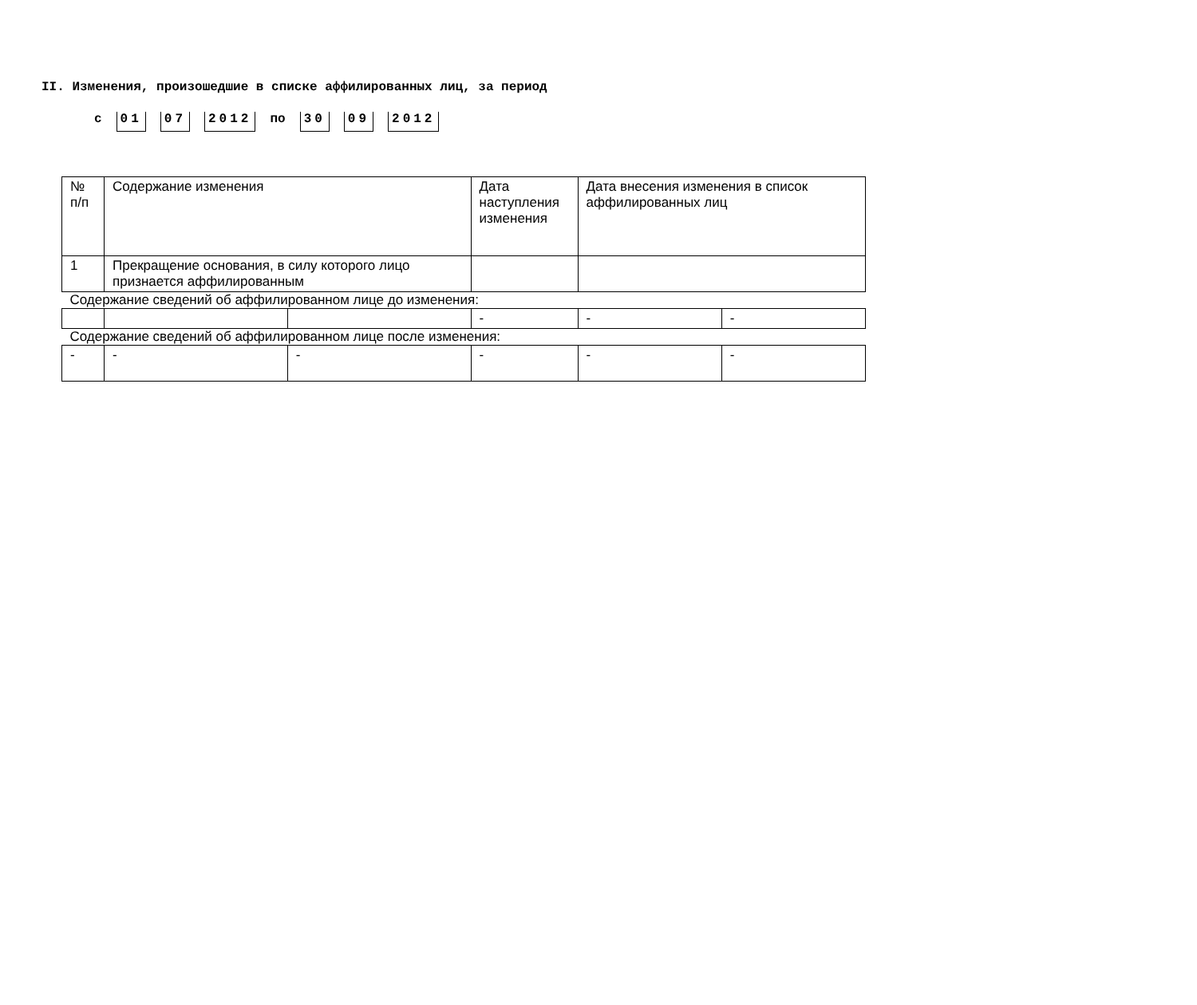II. Изменения, произошедшие в списке аффилированных лиц, за период
с 01 07 2012 по 30 09 2012
| № п/п | Содержание изменения | | | Дата наступления изменения | Дата внесения изменения в список аффилированных лиц | |
| 1 | Прекращение основания, в силу которого лицо признается аффилированным | | | | | |
| Содержание сведений об аффилированном лице до изменения: | | | | | | |
| | | | | - | - | - |
| Содержание сведений об аффилированном лице после изменения: | | | | | | |
| - | | - | - | - | - | - |